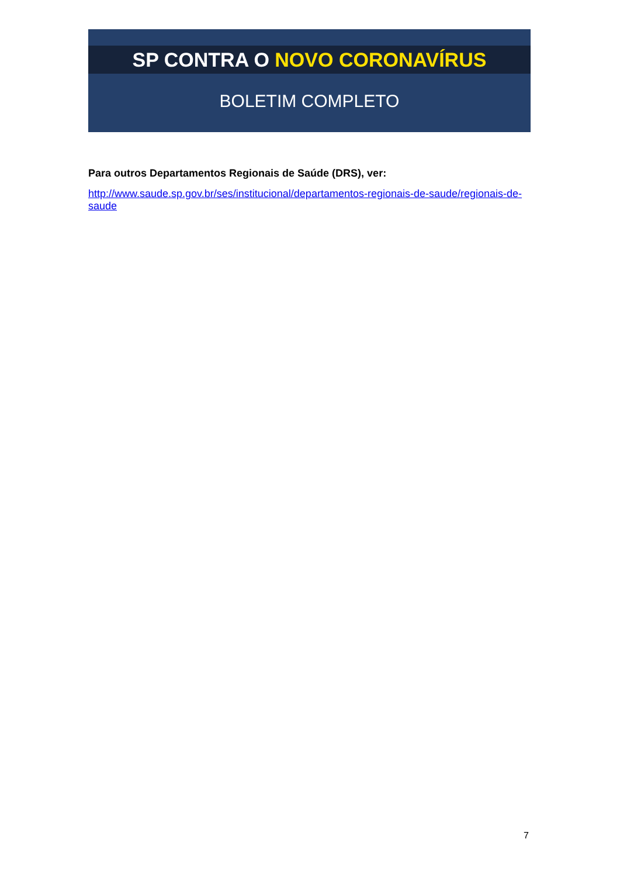SP CONTRA O NOVO CORONAVÍRUS
BOLETIM COMPLETO
Para outros Departamentos Regionais de Saúde (DRS), ver:
http://www.saude.sp.gov.br/ses/institucional/departamentos-regionais-de-saude/regionais-de-saude
7